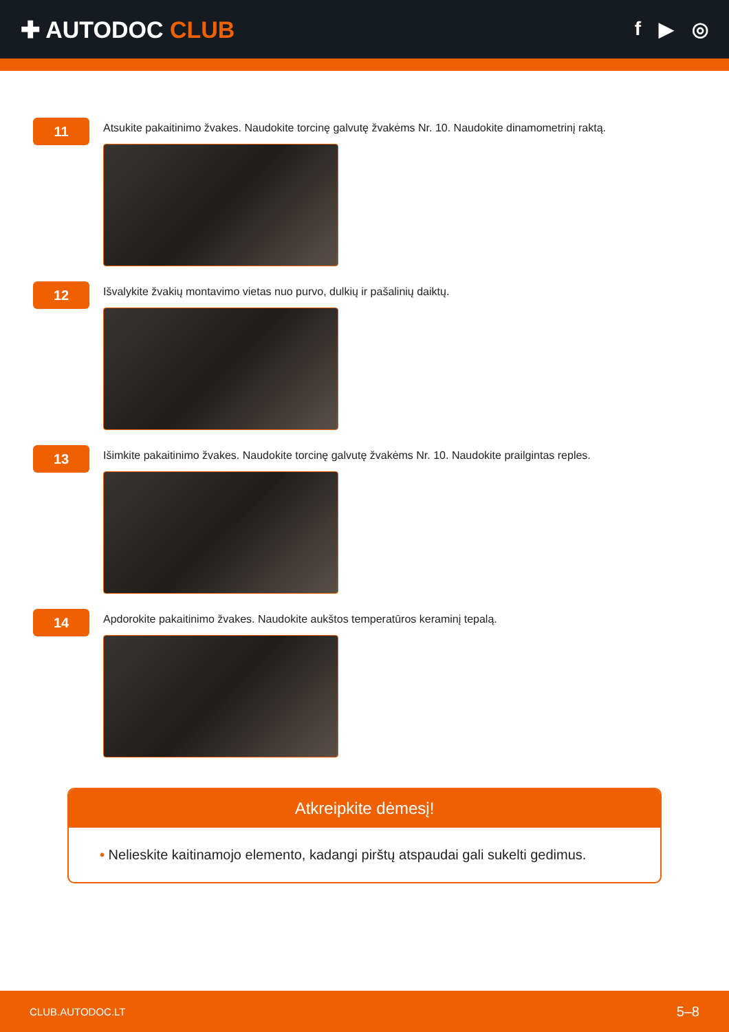✚ AUTODOC CLUB
f ▶ ◎
11
Atsukite pakaitinimo žvakes. Naudokite torcinę galvutę žvakėms Nr. 10. Naudokite dinamometrinį raktą.
12
Išvalykite žvakių montavimo vietas nuo purvo, dulkių ir pašalinių daiktų.
13
Išimkite pakaitinimo žvakes. Naudokite torcinę galvutę žvakėms Nr. 10. Naudokite prailgintas reples.
14
Apdorokite pakaitinimo žvakes. Naudokite aukštos temperatūros keraminį tepalą.
Atkreipkite dėmesį!
• Nelieskite kaitinamojo elemento, kadangi pirštų atspaudai gali sukelti gedimus.
CLUB.AUTODOC.LT 5–8